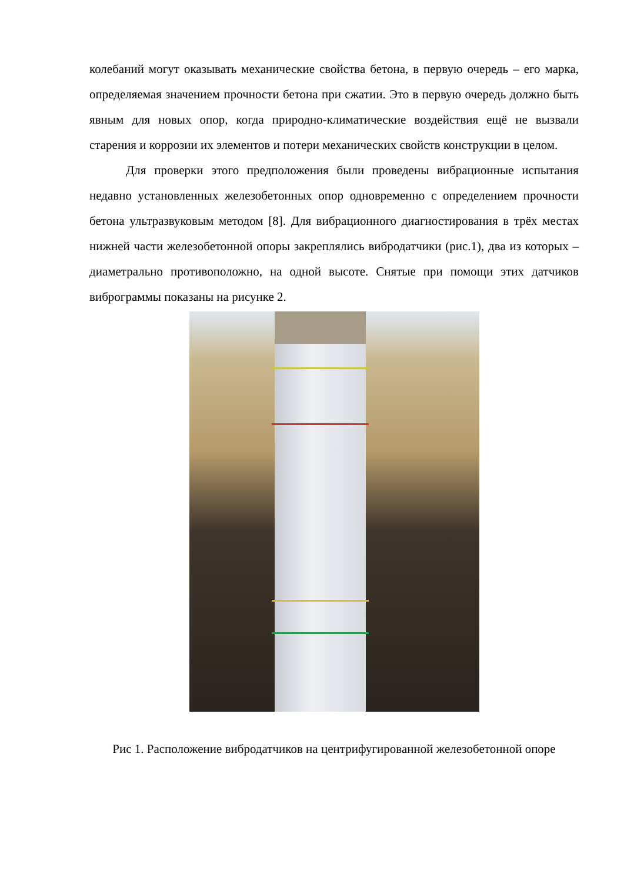колебаний могут оказывать механические свойства бетона, в первую очередь – его марка, определяемая значением прочности бетона при сжатии. Это в первую очередь должно быть явным для новых опор, когда природно-климатические воздействия ещё не вызвали старения и коррозии их элементов и потери механических свойств конструкции в целом.
Для проверки этого предположения были проведены вибрационные испытания недавно установленных железобетонных опор одновременно с определением прочности бетона ультразвуковым методом [8]. Для вибрационного диагностирования в трёх местах нижней части железобетонной опоры закреплялись вибродатчики (рис.1), два из которых – диаметрально противоположно, на одной высоте. Снятые при помощи этих датчиков виброграммы показаны на рисунке 2.
Рис 1. Расположение вибродатчиков на центрифугированной железобетонной опоре